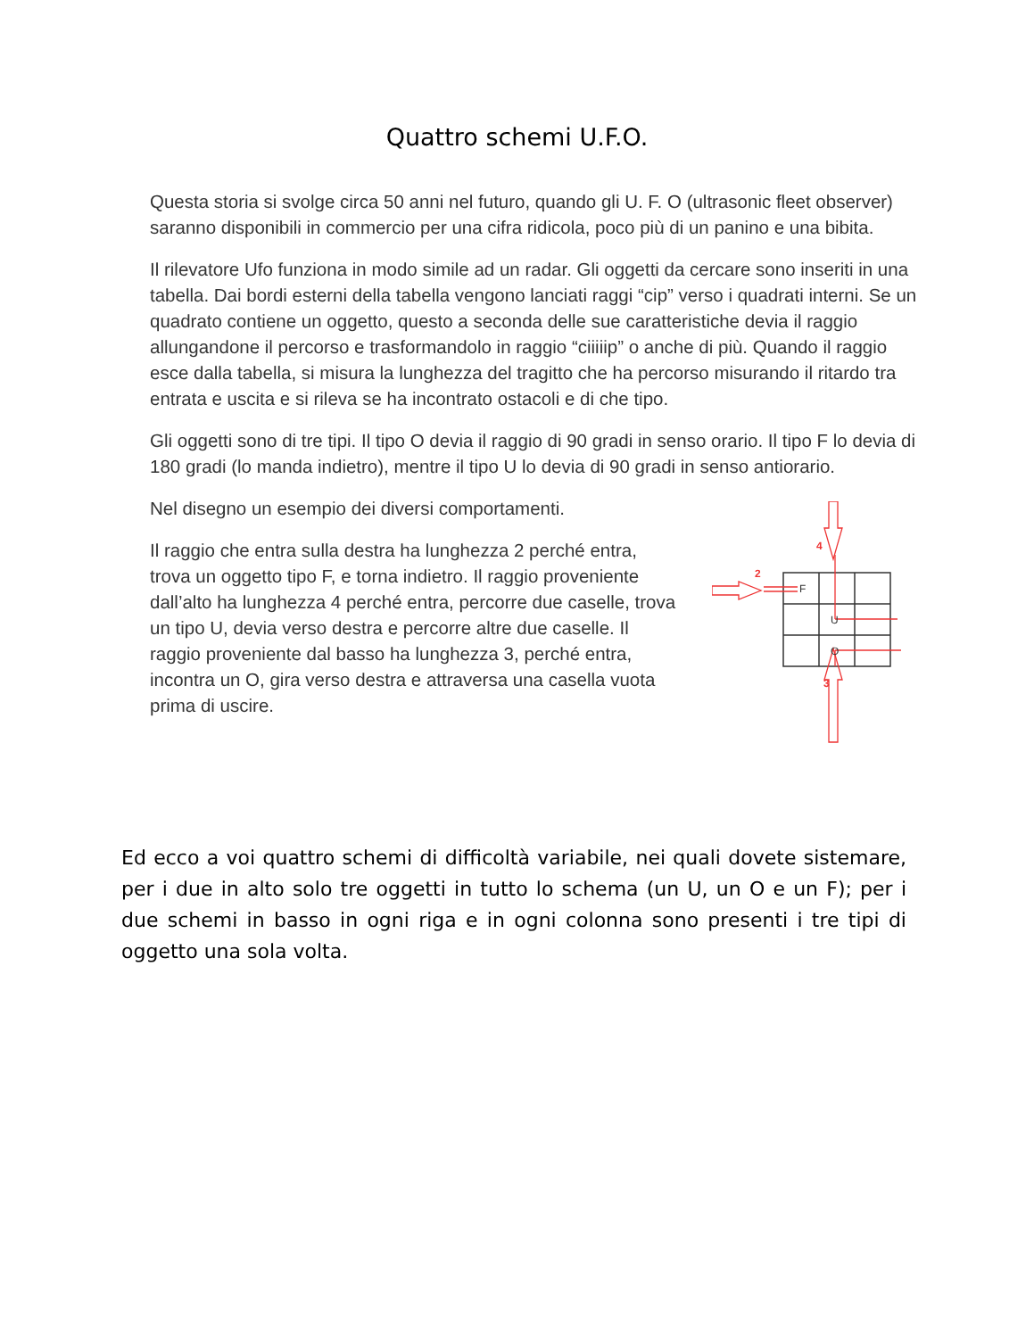Quattro schemi U.F.O.
Questa storia si svolge circa 50 anni nel futuro, quando gli U. F. O (ultrasonic fleet observer) saranno disponibili in commercio per una cifra ridicola, poco più di un panino e una bibita.
Il rilevatore Ufo funziona in modo simile ad un radar. Gli oggetti da cercare sono inseriti in una tabella. Dai bordi esterni della tabella vengono lanciati raggi “cip” verso i quadrati interni. Se un quadrato contiene un oggetto, questo a seconda delle sue caratteristiche devia il raggio allungandone il percorso e trasformandolo in raggio “ciiiiip” o anche di più. Quando il raggio esce dalla tabella, si misura la lunghezza del tragitto che ha percorso misurando il ritardo tra entrata e uscita e si rileva se ha incontrato ostacoli e di che tipo.
Gli oggetti sono di tre tipi. Il tipo O devia il raggio di 90 gradi in senso orario. Il tipo F lo devia di 180 gradi (lo manda indietro), mentre il tipo U lo devia di 90 gradi in senso antiorario.
Nel disegno un esempio dei diversi comportamenti.
Il raggio che entra sulla destra ha lunghezza 2 perché entra, trova un oggetto tipo F, e torna indietro. Il raggio proveniente dall’alto ha lunghezza 4 perché entra, percorre due caselle, trova un tipo U, devia verso destra e percorre altre due caselle. Il raggio proveniente dal basso ha lunghezza 3, perché entra, incontra un O, gira verso destra e attraversa una casella vuota prima di uscire.
4
2
3
F
U
O
Ed ecco a voi quattro schemi di difficoltà variabile, nei quali dovete sistemare, per i due in alto solo tre oggetti in tutto lo schema (un U, un O e un F); per i due schemi in basso in ogni riga e in ogni colonna sono presenti i tre tipi di oggetto una sola volta.